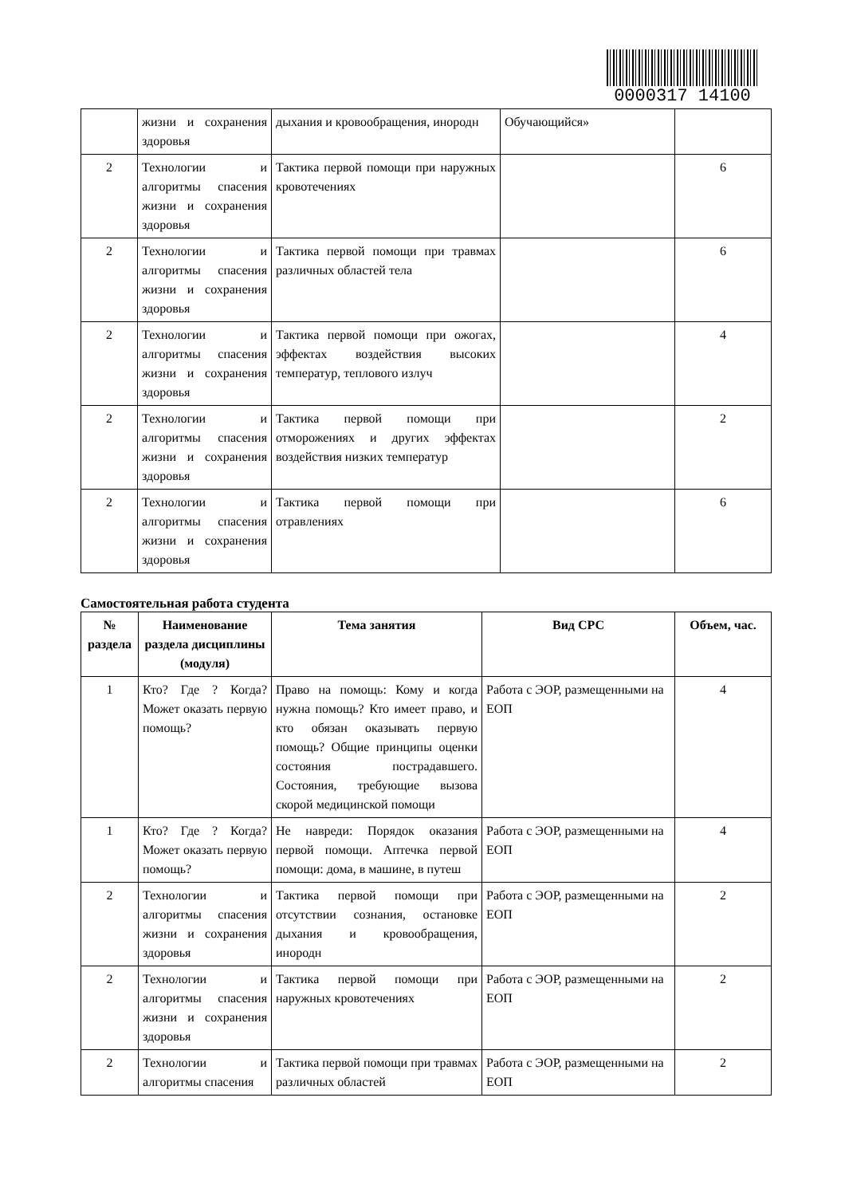0000317 14100
| | жизни и сохранения здоровья | дыхания и кровообращения, инородн | Обучающийся» | |
| 2 | Технологии и алгоритмы спасения жизни и сохранения здоровья | Тактика первой помощи при наружных кровотечениях | | 6 |
| 2 | Технологии и алгоритмы спасения жизни и сохранения здоровья | Тактика первой помощи при травмах различных областей тела | | 6 |
| 2 | Технологии и алгоритмы спасения жизни и сохранения здоровья | Тактика первой помощи при ожогах, эффектах воздействия высоких температур, теплового излуч | | 4 |
| 2 | Технологии и алгоритмы спасения жизни и сохранения здоровья | Тактика первой помощи при отморожениях и других эффектах воздействия низких температур | | 2 |
| 2 | Технологии и алгоритмы спасения жизни и сохранения здоровья | Тактика первой помощи при отравлениях | | 6 |
Самостоятельная работа студента
| № раздела | Наименование раздела дисциплины (модуля) | Тема занятия | Вид СРС | Объем, час. |
| --- | --- | --- | --- | --- |
| 1 | Кто? Где ? Когда? Может оказать первую помощь? | Право на помощь: Кому и когда нужна помощь? Кто имеет право, и кто обязан оказывать первую помощь? Общие принципы оценки состояния пострадавшего. Состояния, требующие вызова скорой медицинской помощи | Работа с ЭОР, размещенными на ЕОП | 4 |
| 1 | Кто? Где ? Когда? Может оказать первую помощь? | Не навреди: Порядок оказания первой помощи. Аптечка первой помощи: дома, в машине, в путеш | Работа с ЭОР, размещенными на ЕОП | 4 |
| 2 | Технологии и алгоритмы спасения жизни и сохранения здоровья | Тактика первой помощи при отсутствии сознания, остановке дыхания и кровообращения, инородн | Работа с ЭОР, размещенными на ЕОП | 2 |
| 2 | Технологии и алгоритмы спасения жизни и сохранения здоровья | Тактика первой помощи при наружных кровотечениях | Работа с ЭОР, размещенными на ЕОП | 2 |
| 2 | Технологии и алгоритмы спасения | Тактика первой помощи при травмах различных областей | Работа с ЭОР, размещенными на ЕОП | 2 |